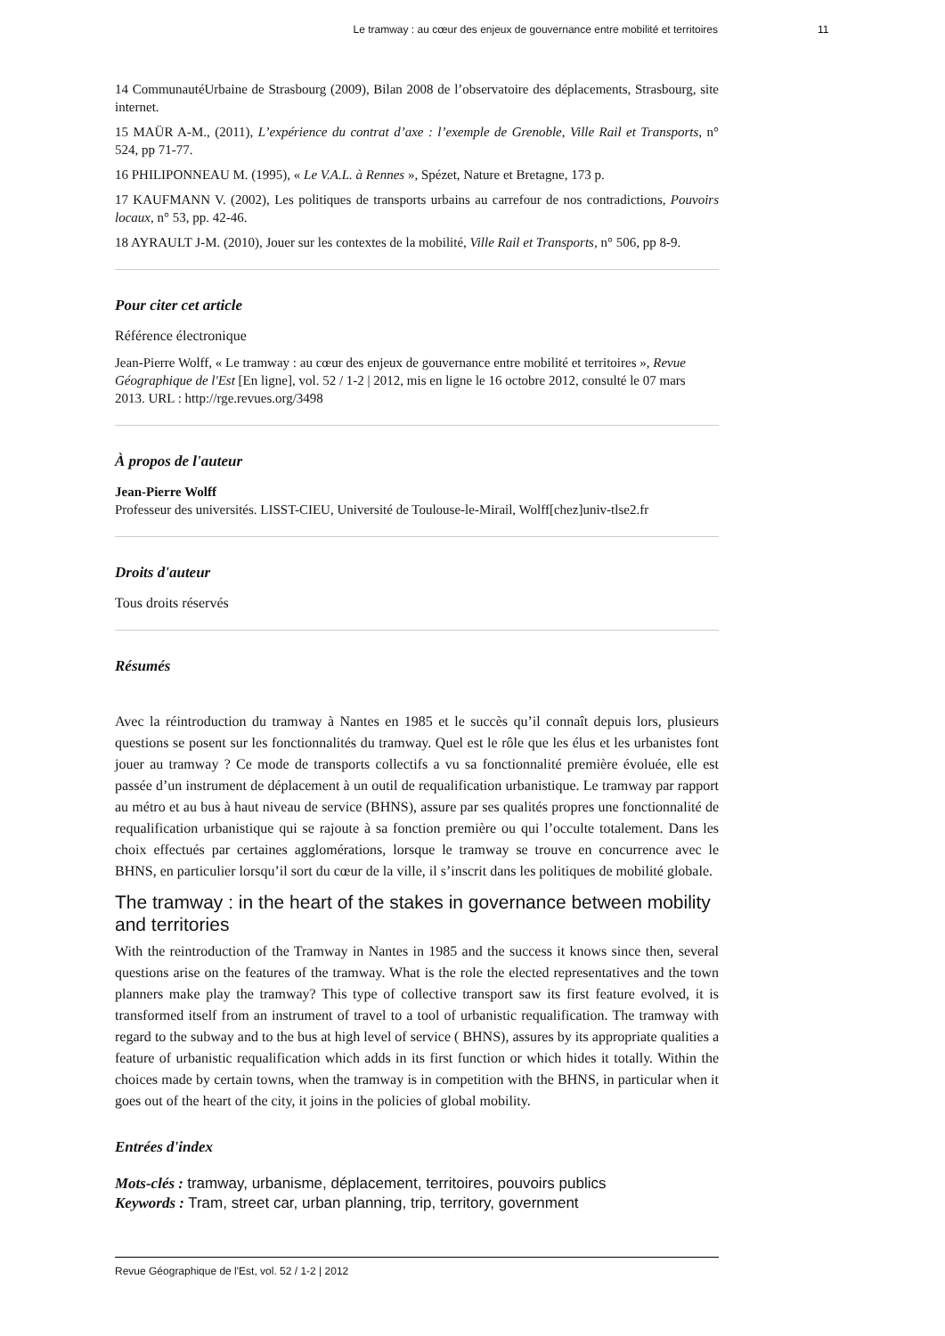Le tramway : au cœur des enjeux de gouvernance entre mobilité et territoires 11
14 CommunautéUrbaine de Strasbourg (2009), Bilan 2008 de l’observatoire des déplacements, Strasbourg, site internet.
15 MAÜR A-M., (2011), L’expérience du contrat d’axe : l’exemple de Grenoble, Ville Rail et Transports, n° 524, pp 71-77.
16 PHILIPONNEAU M. (1995), « Le V.A.L. à Rennes », Spézet, Nature et Bretagne, 173 p.
17 KAUFMANN V. (2002), Les politiques de transports urbains au carrefour de nos contradictions, Pouvoirs locaux, n° 53, pp. 42-46.
18 AYRAULT J-M. (2010), Jouer sur les contextes de la mobilité, Ville Rail et Transports, n° 506, pp 8-9.
Pour citer cet article
Référence électronique
Jean-Pierre Wolff, « Le tramway : au cœur des enjeux de gouvernance entre mobilité et territoires », Revue Géographique de l'Est [En ligne], vol. 52 / 1-2 | 2012, mis en ligne le 16 octobre 2012, consulté le 07 mars 2013. URL : http://rge.revues.org/3498
À propos de l'auteur
Jean-Pierre Wolff
Professeur des universités. LISST-CIEU, Université de Toulouse-le-Mirail, Wolff[chez]univ-tlse2.fr
Droits d'auteur
Tous droits réservés
Résumés
Avec la réintroduction du tramway à Nantes en 1985 et le succès qu’il connaît depuis lors, plusieurs questions se posent sur les fonctionnalités du tramway. Quel est le rôle que les élus et les urbanistes font jouer au tramway ? Ce mode de transports collectifs a vu sa fonctionnalité première évoluée, elle est passée d’un instrument de déplacement à un outil de requalification urbanistique. Le tramway par rapport au métro et au bus à haut niveau de service (BHNS), assure par ses qualités propres une fonctionnalité de requalification urbanistique qui se rajoute à sa fonction première ou qui l’occulte totalement. Dans les choix effectués par certaines agglomérations, lorsque le tramway se trouve en concurrence avec le BHNS, en particulier lorsqu’il sort du cœur de la ville, il s’inscrit dans les politiques de mobilité globale.
The tramway : in the heart of the stakes in governance between mobility and territories
With the reintroduction of the Tramway in Nantes in 1985 and the success it knows since then, several questions arise on the features of the tramway. What is the role the elected representatives and the town planners make play the tramway? This type of collective transport saw its first feature evolved, it is transformed itself from an instrument of travel to a tool of urbanistic requalification. The tramway with regard to the subway and to the bus at high level of service ( BHNS), assures by its appropriate qualities a feature of urbanistic requalification which adds in its first function or which hides it totally. Within the choices made by certain towns, when the tramway is in competition with the BHNS, in particular when it goes out of the heart of the city, it joins in the policies of global mobility.
Entrées d'index
Mots-clés : tramway, urbanisme, déplacement, territoires, pouvoirs publics
Keywords : Tram, street car, urban planning, trip, territory, government
Revue Géographique de l'Est, vol. 52 / 1-2 | 2012